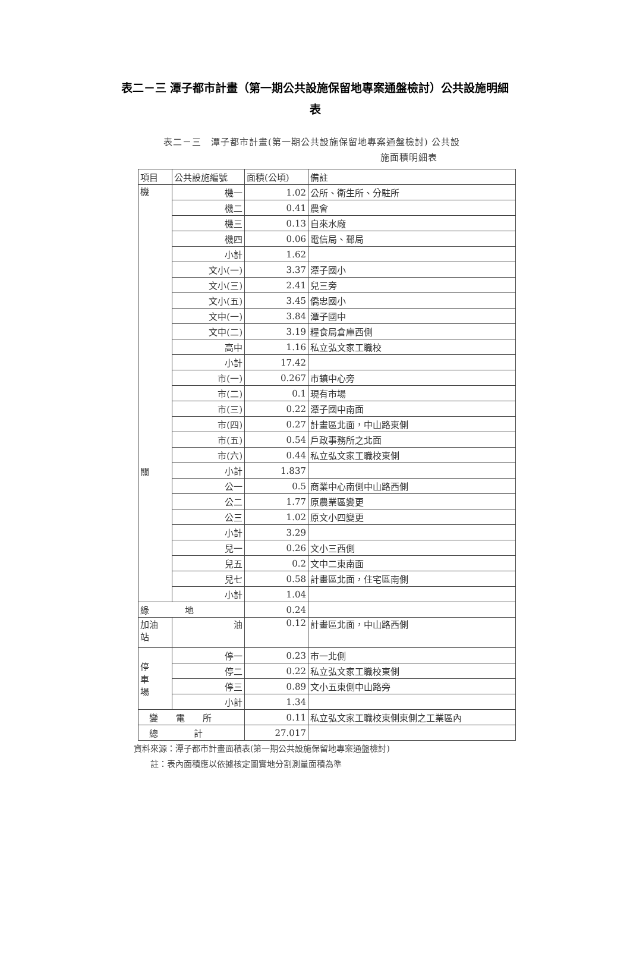表二－三 潭子都市計畫（第一期公共設施保留地專案通盤檢討）公共設施明細表
表二－三　潭子都市計畫(第一期公共設施保留地專案通盤檢討) 公共設
施面積明細表
| 項目 | 公共設施編號 | 面積(公頃) | 備註 |
| --- | --- | --- | --- |
| 機 關 | 機一 | 1.02 | 公所、衛生所、分駐所 |
| | 機二 | 0.41 | 農會 |
| | 機三 | 0.13 | 自來水廠 |
| | 機四 | 0.06 | 電信局、郵局 |
| | 小計 | 1.62 | |
| | 文小(一) | 3.37 | 潭子國小 |
| | 文小(三) | 2.41 | 兒三旁 |
| | 文小(五) | 3.45 | 僑忠國小 |
| | 文中(一) | 3.84 | 潭子國中 |
| | 文中(二) | 3.19 | 糧食局倉庫西側 |
| | 高中 | 1.16 | 私立弘文家工職校 |
| | 小計 | 17.42 | |
| | 市(一) | 0.267 | 市鎮中心旁 |
| | 市(二) | 0.1 | 現有市場 |
| | 市(三) | 0.22 | 潭子國中南面 |
| | 市(四) | 0.27 | 計畫區北面，中山路東側 |
| | 市(五) | 0.54 | 戶政事務所之北面 |
| | 市(六) | 0.44 | 私立弘文家工職校東側 |
| | 小計 | 1.837 | |
| | 公一 | 0.5 | 商業中心南側中山路西側 |
| | 公二 | 1.77 | 原農業區變更 |
| | 公三 | 1.02 | 原文小四變更 |
| | 小計 | 3.29 | |
| | 兒一 | 0.26 | 文小三西側 |
| | 兒五 | 0.2 | 文中二東南面 |
| | 兒七 | 0.58 | 計畫區北面，住宅區南側 |
| | 小計 | 1.04 | |
| 綠 地 | | 0.24 | |
| 加油 站 | 油 | 0.12 | 計畫區北面，中山路西側 |
| 停 車 場 | 停一 | 0.23 | 市一北側 |
| | 停二 | 0.22 | 私立弘文家工職校東側 |
| | 停三 | 0.89 | 文小五東側中山路旁 |
| | 小計 | 1.34 | |
| 變 電 所 | | 0.11 | 私立弘文家工職校東側東側之工業區內 |
| 總 計 | | 27.017 | |
資料來源：潭子都市計畫面積表(第一期公共設施保留地專案通盤檢討)
　　註：表內面積應以依據核定圖實地分割測量面積為準